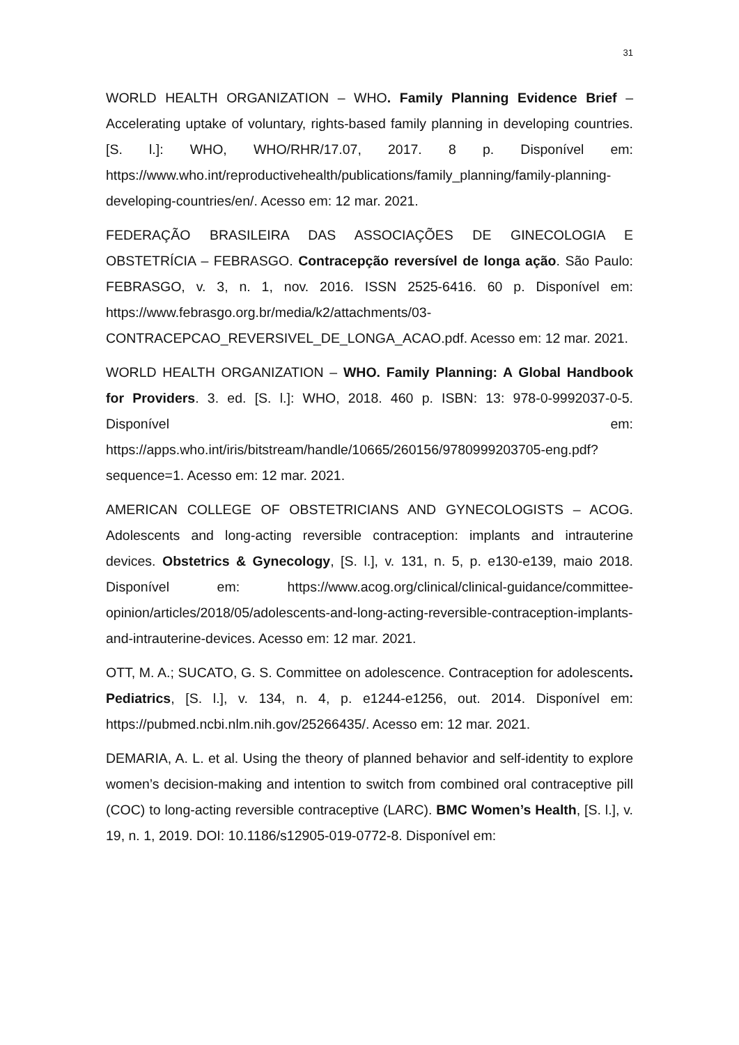31
WORLD HEALTH ORGANIZATION – WHO. Family Planning Evidence Brief – Accelerating uptake of voluntary, rights-based family planning in developing countries. [S. l.]: WHO, WHO/RHR/17.07, 2017. 8 p. Disponível em: https://www.who.int/reproductivehealth/publications/family_planning/family-planning-developing-countries/en/. Acesso em: 12 mar. 2021.
FEDERAÇÃO BRASILEIRA DAS ASSOCIAÇÕES DE GINECOLOGIA E OBSTETRÍCIA – FEBRASGO. Contracepção reversível de longa ação. São Paulo: FEBRASGO, v. 3, n. 1, nov. 2016. ISSN 2525-6416. 60 p. Disponível em: https://www.febrasgo.org.br/media/k2/attachments/03-CONTRACEPCAO_REVERSIVEL_DE_LONGA_ACAO.pdf. Acesso em: 12 mar. 2021.
WORLD HEALTH ORGANIZATION – WHO. Family Planning: A Global Handbook for Providers. 3. ed. [S. l.]: WHO, 2018. 460 p. ISBN: 13: 978-0-9992037-0-5. Disponível em: https://apps.who.int/iris/bitstream/handle/10665/260156/9780999203705-eng.pdf?sequence=1. Acesso em: 12 mar. 2021.
AMERICAN COLLEGE OF OBSTETRICIANS AND GYNECOLOGISTS – ACOG. Adolescents and long-acting reversible contraception: implants and intrauterine devices. Obstetrics & Gynecology, [S. l.], v. 131, n. 5, p. e130-e139, maio 2018. Disponível em: https://www.acog.org/clinical/clinical-guidance/committee-opinion/articles/2018/05/adolescents-and-long-acting-reversible-contraception-implants-and-intrauterine-devices. Acesso em: 12 mar. 2021.
OTT, M. A.; SUCATO, G. S. Committee on adolescence. Contraception for adolescents. Pediatrics, [S. l.], v. 134, n. 4, p. e1244-e1256, out. 2014. Disponível em: https://pubmed.ncbi.nlm.nih.gov/25266435/. Acesso em: 12 mar. 2021.
DEMARIA, A. L. et al. Using the theory of planned behavior and self-identity to explore women’s decision-making and intention to switch from combined oral contraceptive pill (COC) to long-acting reversible contraceptive (LARC). BMC Women’s Health, [S. l.], v. 19, n. 1, 2019. DOI: 10.1186/s12905-019-0772-8. Disponível em: